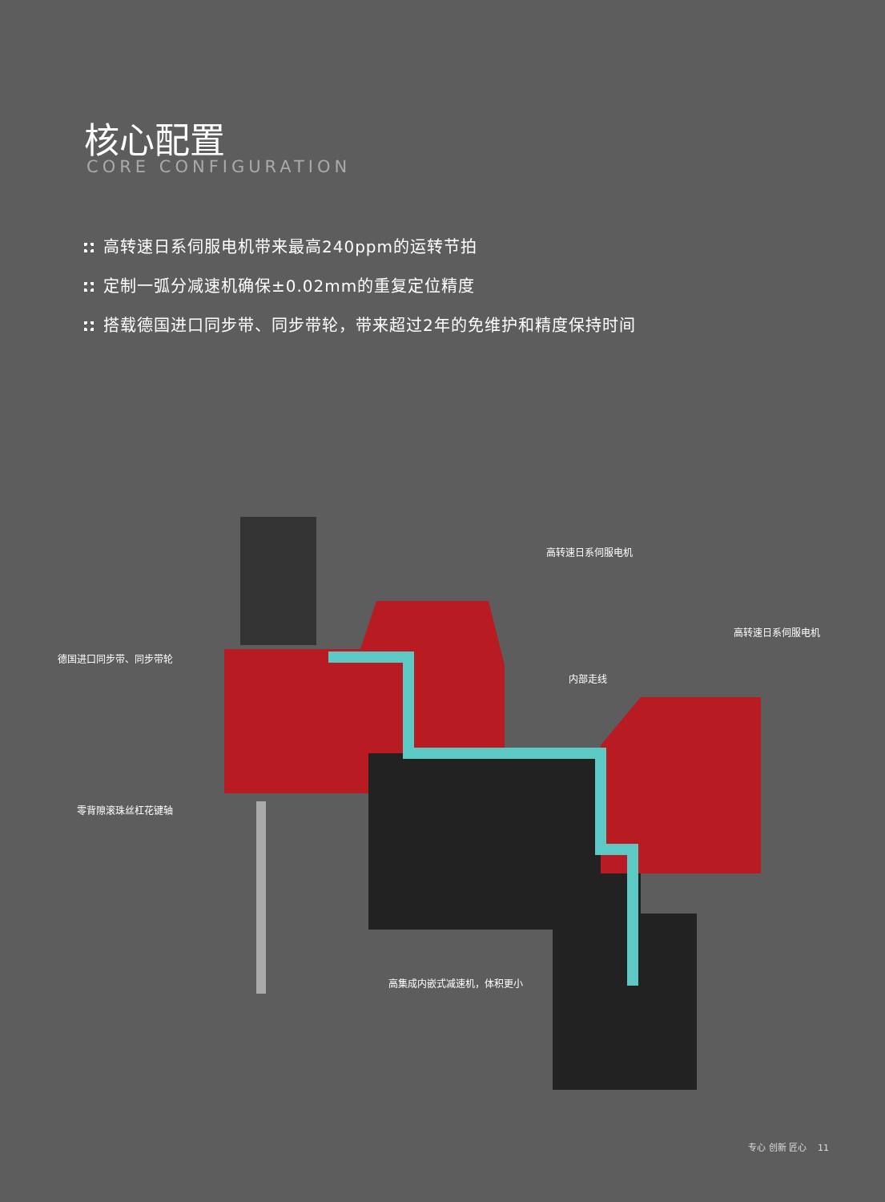核心配置
CORE CONFIGURATION
高转速日系伺服电机带来最高240ppm的运转节拍
定制一弧分减速机确保±0.02mm的重复定位精度
搭载德国进口同步带、同步带轮，带来超过2年的免维护和精度保持时间
高转速日系伺服电机
高转速日系伺服电机
德国进口同步带、同步带轮
内部走线
零背隙滚珠丝杠花键轴
高集成内嵌式减速机，体积更小
专心 创新 匠心 11